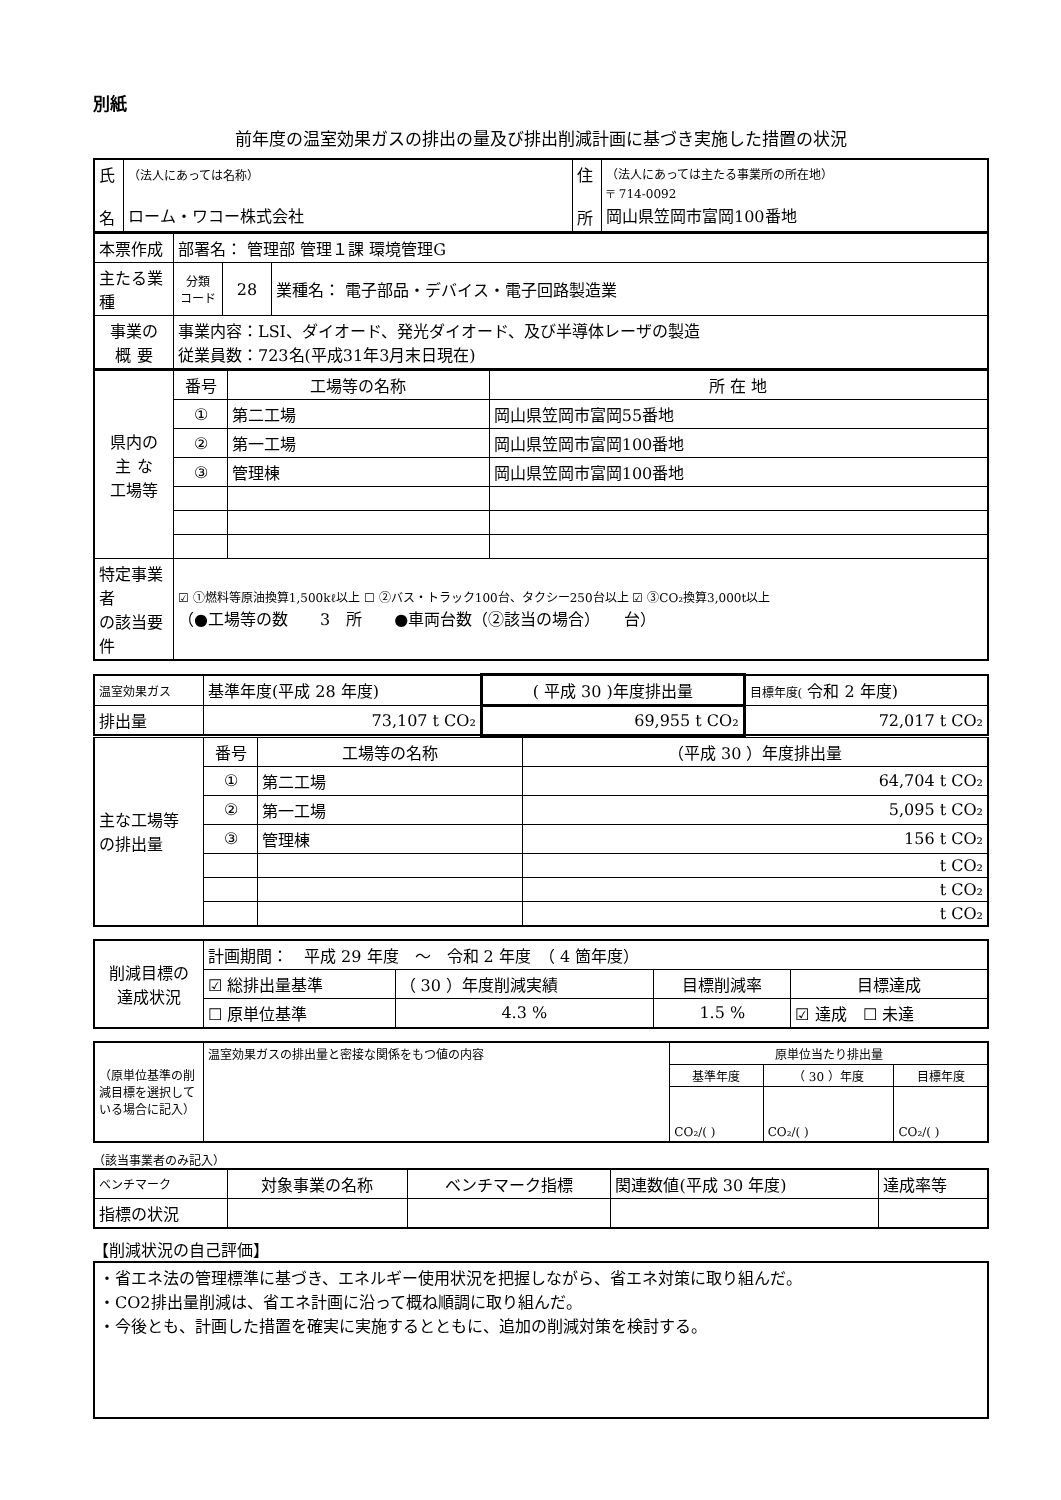別紙
前年度の温室効果ガスの排出の量及び排出削減計画に基づき実施した措置の状況
| 氏 名 | （法人にあっては名称） ローム・ワコー株式会社 | 住 所 | （法人にあっては主たる事業所の所在地） 〒 714-0092 岡山県笠岡市富岡100番地 |
| 本票作成 | 部署名： 管理部 管理１課 環境管理G | | |
| 主たる業種 | 分類 コード | 28 | 業種名： 電子部品・デバイス・電子回路製造業 |
| 事業の 概 要 | 事業内容：LSI、ダイオード、発光ダイオード、及び半導体レーザの製造 従業員数：723名(平成31年3月末日現在) | | |
| 県内の 主 な 工場等 | 番号 | 工場等の名称 | 所 在 地 |
| | ① | 第二工場 | 岡山県笠岡市富岡55番地 |
| | ② | 第一工場 | 岡山県笠岡市富岡100番地 |
| | ③ | 管理棟 | 岡山県笠岡市富岡100番地 |
| 特定事業者 の該当要件 | ☑ ①燃料等原油換算1,500kℓ以上 ☐ ②バス・トラック100台、タクシー250台以上 ☑ ③CO₂換算3,000t以上 （●工場等の数 3 所 ●車両台数（②該当の場合） 台） | | |
| 温室効果ガス | 基準年度(平成 28 年度) | ( 平成 30 )年度排出量 | 目標年度( 令和 2 年度) |
| 排出量 | 73,107 t CO₂ | 69,955 t CO₂ | 72,017 t CO₂ |
| 主な工場等 の排出量 | 番号 | 工場等の名称 | （平成 30 ）年度排出量 |
| | ① | 第二工場 | 64,704 t CO₂ |
| | ② | 第一工場 | 5,095 t CO₂ |
| | ③ | 管理棟 | 156 t CO₂ |
| | | | t CO₂ |
| | | | t CO₂ |
| | | | t CO₂ |
| 削減目標の 達成状況 | 計画期間： 平成 29 年度 ～ 令和 2 年度 （ 4 箇年度） | | | |
| | ☑ 総排出量基準 | （ 30 ）年度削減実績 | 目標削減率 | 目標達成 |
| | ☐ 原単位基準 | 4.3 % | 1.5 % | ☑ 達成 ☐ 未達 |
| （原単位基準の削減目標を選択している場合に記入） | 温室効果ガスの排出量と密接な関係をもつ値の内容 | 原単位当たり排出量 | | |
| | | 基準年度 | （ 30 ）年度 | 目標年度 |
| | | CO₂/( ) | CO₂/( ) | CO₂/( ) |
（該当事業者のみ記入）
| ベンチマーク | 対象事業の名称 | ベンチマーク指標 | 関連数値(平成 30 年度) | 達成率等 |
| 指標の状況 | | | | |
【削減状況の自己評価】
・省エネ法の管理標準に基づき、エネルギー使用状況を把握しながら、省エネ対策に取り組んだ。
・CO2排出量削減は、省エネ計画に沿って概ね順調に取り組んだ。
・今後とも、計画した措置を確実に実施するとともに、追加の削減対策を検討する。